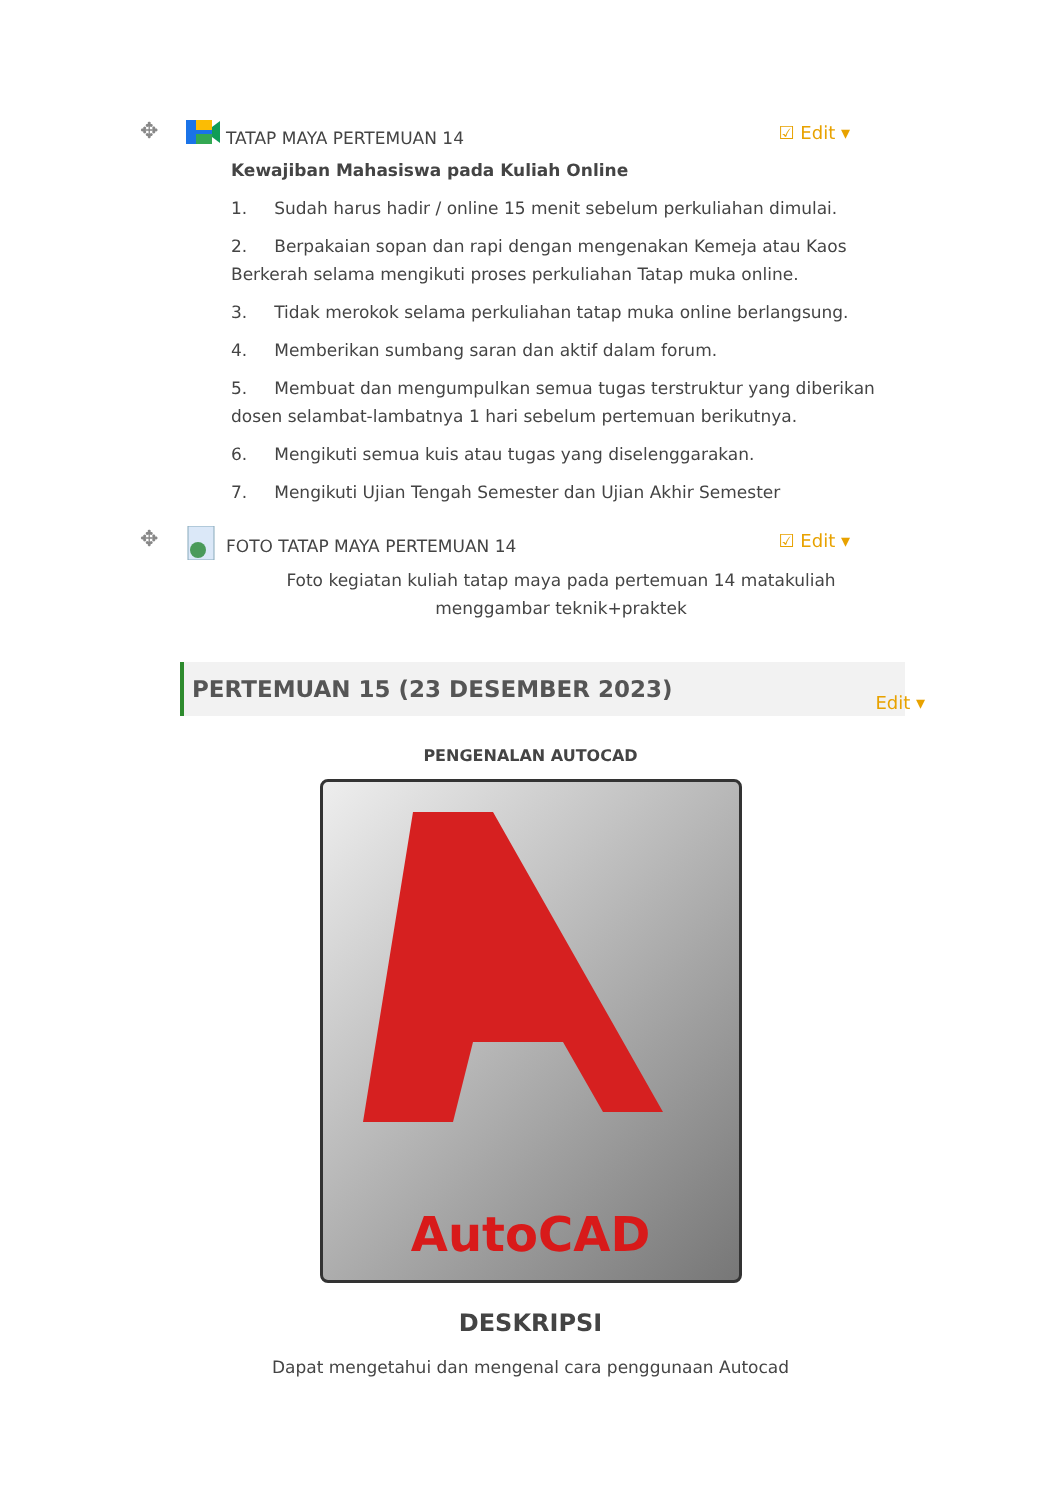✥
TATAP MAYA PERTEMUAN 14
☑ Edit ▾
Kewajiban Mahasiswa pada Kuliah Online
1. Sudah harus hadir / online 15 menit sebelum perkuliahan dimulai.
2. Berpakaian sopan dan rapi dengan mengenakan Kemeja atau Kaos Berkerah selama mengikuti proses perkuliahan Tatap muka online.
3. Tidak merokok selama perkuliahan tatap muka online berlangsung.
4. Memberikan sumbang saran dan aktif dalam forum.
5. Membuat dan mengumpulkan semua tugas terstruktur yang diberikan dosen selambat-lambatnya 1 hari sebelum pertemuan berikutnya.
6. Mengikuti semua kuis atau tugas yang diselenggarakan.
7. Mengikuti Ujian Tengah Semester dan Ujian Akhir Semester
✥
FOTO TATAP MAYA PERTEMUAN 14
☑ Edit ▾
Foto kegiatan kuliah tatap maya pada pertemuan 14 matakuliah menggambar teknik+praktek
PERTEMUAN 15 (23 DESEMBER 2023) Edit ▾
PENGENALAN AUTOCAD
AutoCAD
DESKRIPSI
Dapat mengetahui dan mengenal cara penggunaan Autocad